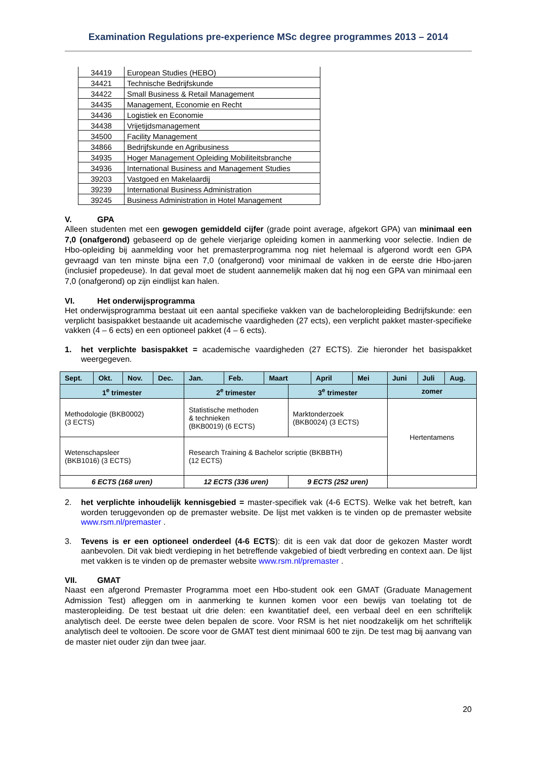Examination Regulations pre-experience MSc degree programmes 2013 – 2014
| 34419 | European Studies (HEBO) |
| 34421 | Technische Bedrijfskunde |
| 34422 | Small Business & Retail Management |
| 34435 | Management, Economie en Recht |
| 34436 | Logistiek en Economie |
| 34438 | Vrijetijdsmanagement |
| 34500 | Facility Management |
| 34866 | Bedrijfskunde en Agribusiness |
| 34935 | Hoger Management Opleiding Mobiliteitsbranche |
| 34936 | International Business and Management Studies |
| 39203 | Vastgoed en Makelaardij |
| 39239 | International Business Administration |
| 39245 | Business Administration in Hotel Management |
V. GPA
Alleen studenten met een gewogen gemiddeld cijfer (grade point average, afgekort GPA) van minimaal een 7,0 (onafgerond) gebaseerd op de gehele vierjarige opleiding komen in aanmerking voor selectie. Indien de Hbo-opleiding bij aanmelding voor het premasterprogramma nog niet helemaal is afgerond wordt een GPA gevraagd van ten minste bijna een 7,0 (onafgerond) voor minimaal de vakken in de eerste drie Hbo-jaren (inclusief propedeuse). In dat geval moet de student aannemelijk maken dat hij nog een GPA van minimaal een 7,0 (onafgerond) op zijn eindlijst kan halen.
VI. Het onderwijsprogramma
Het onderwijsprogramma bestaat uit een aantal specifieke vakken van de bacheloropleiding Bedrijfskunde: een verplicht basispakket bestaande uit academische vaardigheden (27 ects), een verplicht pakket master-specifieke vakken (4 – 6 ects) en een optioneel pakket (4 – 6 ects).
1. het verplichte basispakket = academische vaardigheden (27 ECTS). Zie hieronder het basispakket weergegeven.
| Sept. | Okt. | Nov. | Dec. | Jan. | Feb. | Maart | | April | Mei | Juni | Juli | Aug. |
| --- | --- | --- | --- | --- | --- | --- | --- | --- | --- | --- | --- | --- |
| 1<sup>e</sup> trimester | | | | 2<sup>e</sup> trimester | | | 3<sup>e</sup> trimester | | | zomer | | |
| Methodologie (BKB0002) (3 ECTS) | | | | Statistische methoden & technieken (BKB0019) (6 ECTS) | | | Marktonderzoek (BKB0024) (3 ECTS) | | | Hertentamens | | |
| Wetenschapsleer (BKB1016) (3 ECTS) | | | | Research Training & Bachelor scriptie (BKBBTH) (12 ECTS) | | | | | | | | |
| 6 ECTS (168 uren) | | | | 12 ECTS (336 uren) | | | 9 ECTS (252 uren) | | | | | |
2. het verplichte inhoudelijk kennisgebied = master-specifiek vak (4-6 ECTS). Welke vak het betreft, kan worden teruggevonden op de premaster website. De lijst met vakken is te vinden op de premaster website www.rsm.nl/premaster .
3. Tevens is er een optioneel onderdeel (4-6 ECTS): dit is een vak dat door de gekozen Master wordt aanbevolen. Dit vak biedt verdieping in het betreffende vakgebied of biedt verbreding en context aan. De lijst met vakken is te vinden op de premaster website www.rsm.nl/premaster .
VII. GMAT
Naast een afgerond Premaster Programma moet een Hbo-student ook een GMAT (Graduate Management Admission Test) afleggen om in aanmerking te kunnen komen voor een bewijs van toelating tot de masteropleiding. De test bestaat uit drie delen: een kwantitatief deel, een verbaal deel en een schriftelijk analytisch deel. De eerste twee delen bepalen de score. Voor RSM is het niet noodzakelijk om het schriftelijk analytisch deel te voltooien. De score voor de GMAT test dient minimaal 600 te zijn. De test mag bij aanvang van de master niet ouder zijn dan twee jaar.
20